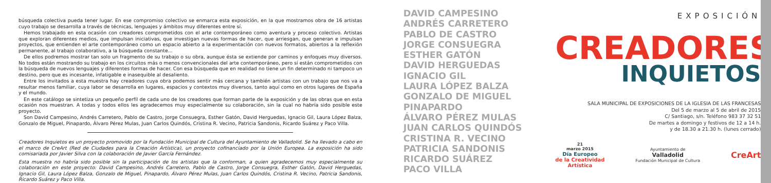búsqueda colectiva pueda tener lugar. En ese compromiso colectivo se enmarca esta exposición, en la que mostramos obra de 16 artistas cuyo trabajo se desarrolla a través de técnicas, lenguajes y ámbitos muy diferentes entre sí.
Hemos trabajado en esta ocasión con creadores comprometidos con el arte contemporáneo como aventura y proceso colectivo. Artistas que exploran diferentes medios, que impulsan iniciativas, que investigan nuevas formas de hacer, que arriesgan, que generan e impulsan proyectos, que entienden el arte contemporáneo como un espacio abierto a la experimentación con nuevos formatos, abiertos a la reflexión permanente, al trabajo colaborativo, a la búsqueda constante...
De ellos podremos mostrar tan solo un fragmento de su trabajo o su obra, aunque ésta se extiende por caminos y enfoques muy diversos. No todos están mostrando su trabajo en los circuitos más o menos convencionales del arte contemporáneo, pero sí están comprometidos con la búsqueda de nuevos lenguajes y diferentes formas de hacer. Con esa búsqueda que en realidad no tiene un fin determinado ni tampoco un destino, pero que es incesante, infatigable e inasequible al desaliento.
Entre los invitados a esta muestra hay creadores cuya obra podemos sentir más cercana y también artistas con un trabajo que nos va a resultar menos familiar, cuya labor se desarrolla en lugares, espacios y contextos muy diversos, tanto aquí como en otros lugares de España y el mundo.
En este catálogo se sintetiza un pequeño perfil de cada uno de los creadores que forman parte de la exposición y de las obras que en esta ocasión nos muestran. A todas y todos ellos les agradecemos muy especialmente su colaboración, sin la cual no habría sido posible este proyecto.
Son David Campesino, Andrés Carretero, Pablo de Castro, Jorge Consuegra, Esther Gatón, David Herguedas, Ignacio Gil, Laura López Balza, Gonzalo de Miguel, Pinapardo, Álvaro Pérez Mulas, Juan Carlos Quindós, Cristina R. Vecino, Patricia Sandonis, Ricardo Suárez y Paco Villa.
Creadores Inquietos es un proyecto promovido por la Fundación Municipal de Cultura del Ayuntamiento de Valladolid. Se ha llevado a cabo en el marco de CreArt (Red de Ciudades para la Creación Artística), un proyecto cofinanciado por la Unión Europea. La exposición ha sido comisariada por Javier Silva con la colaboración de Javier García Fernández.
Esta muestra no habría sido posible sin la participación de los artistas que la conforman, a quien agradecemos muy especialmente su colaboración en este proyecto: David Campesino, Andrés Carretero, Pablo de Castro, Jorge Consuegra, Esther Gatón, David Herguedas, Ignacio Gil, Laura López Balza, Gonzalo de Miguel, Pinapardo, Álvaro Pérez Mulas, Juan Carlos Quindós, Cristina R. Vecino, Patricia Sandonis, Ricardo Suárez y Paco Villa.
DAVID CAMPESINO
ANDRÉS CARRETERO
PABLO DE CASTRO
JORGE CONSUEGRA
ESTHER GATÓN
DAVID HERGUEDAS
IGNACIO GIL
LAURA LÓPEZ BALZA
GONZALO DE MIGUEL
PINAPARDO
ÁLVARO PÉREZ MULAS
JUAN CARLOS QUINDÓS
CRISTINA R. VECINO
PATRICIA SANDONIS
RICARDO SUÁREZ
PACO VILLA
EXPOSICIÓN
CREADORES
INQUIETOS
SALA MUNICIPAL DE EXPOSICIONES DE LA IGLESIA DE LAS FRANCESAS
Del 5 de marzo al 5 de abril de 2015
C/ Santiago, s/n. Teléfono 983 37 32 51
De martes a domingo y festivos de 12 a 14 h.
y de 18.30 a 21.30 h. (lunes cerrado)
21
marzo 2015
Día Europeo
de la Creatividad
Artística
Ayuntamiento de
Valladolid
Fundación Municipal de Cultura
CreArt